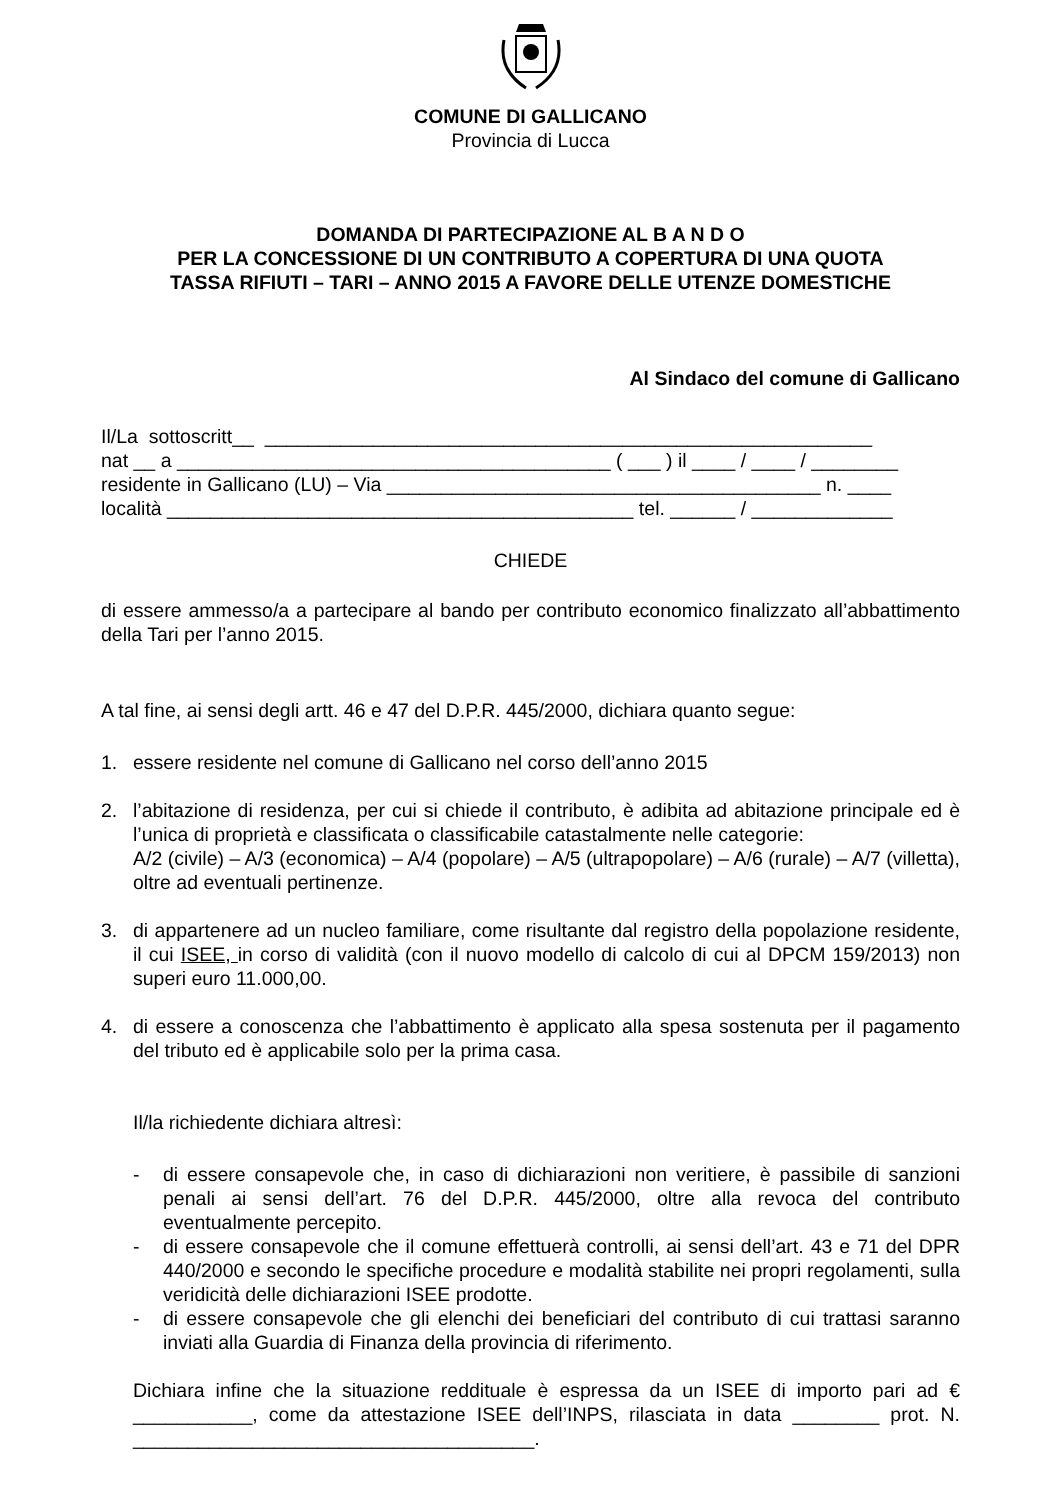COMUNE DI GALLICANO
Provincia di Lucca
DOMANDA DI PARTECIPAZIONE AL B A N D O
PER LA CONCESSIONE DI UN CONTRIBUTO A COPERTURA DI UNA QUOTA
TASSA RIFIUTI – TARI – ANNO 2015 A FAVORE DELLE UTENZE DOMESTICHE
Al Sindaco del comune di Gallicano
Il/La sottoscritt__ ________________________________________________________ nat __ a ________________________________________ ( ___ ) il ____ / ____ / ________ residente in Gallicano (LU) – Via ________________________________________ n. ____ località ___________________________________________ tel. ______ / _____________
CHIEDE
di essere ammesso/a a partecipare al bando per contributo economico finalizzato all’abbattimento della Tari per l’anno 2015.
A tal fine, ai sensi degli artt. 46 e 47 del D.P.R. 445/2000, dichiara quanto segue:
1. essere residente nel comune di Gallicano nel corso dell’anno 2015
2. l’abitazione di residenza, per cui si chiede il contributo, è adibita ad abitazione principale ed è l’unica di proprietà e classificata o classificabile catastalmente nelle categorie:
A/2 (civile) – A/3 (economica) – A/4 (popolare) – A/5 (ultrapopolare) – A/6 (rurale) – A/7 (villetta), oltre ad eventuali pertinenze.
3. di appartenere ad un nucleo familiare, come risultante dal registro della popolazione residente, il cui ISEE, in corso di validità (con il nuovo modello di calcolo di cui al DPCM 159/2013) non superi euro 11.000,00.
4. di essere a conoscenza che l’abbattimento è applicato alla spesa sostenuta per il pagamento del tributo ed è applicabile solo per la prima casa.
Il/la richiedente dichiara altresì:
- di essere consapevole che, in caso di dichiarazioni non veritiere, è passibile di sanzioni penali ai sensi dell’art. 76 del D.P.R. 445/2000, oltre alla revoca del contributo eventualmente percepito.
- di essere consapevole che il comune effettuerà controlli, ai sensi dell’art. 43 e 71 del DPR 440/2000 e secondo le specifiche procedure e modalità stabilite nei propri regolamenti, sulla veridicità delle dichiarazioni ISEE prodotte.
- di essere consapevole che gli elenchi dei beneficiari del contributo di cui trattasi saranno inviati alla Guardia di Finanza della provincia di riferimento.
Dichiara infine che la situazione reddituale è espressa da un ISEE di importo pari ad € ___________, come da attestazione ISEE dell’INPS, rilasciata in data ________ prot. N. _____________________________________.